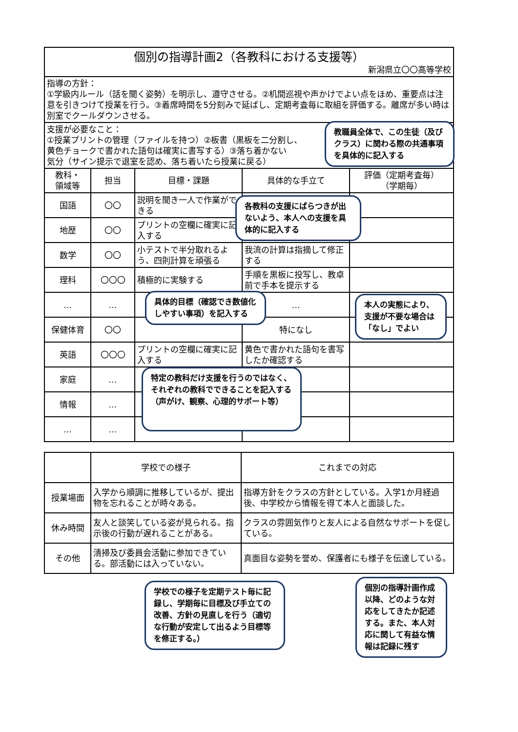| 個別の指導計画2（各教科における支援等） | | | | |
| 新潟県立〇〇高等学校 | | | | |
| 指導の方針： ①学級内ルール（話を聞く姿勢）を明示し、遵守させる。②机間巡視や声かけでよい点をほめ、重要点は注意を引きつけて授業を行う。③着席時間を5分刻みで延ばし、定期考査毎に取組を評価する。離席が多い時は別室でクールダウンさせる。 | | | | |
| 支援が必要なこと： ①授業プリントの管理（ファイルを持つ）②板書（黒板を二分割し、 黄色チョークで書かれた語句は確実に書写する）③落ち着かない 気分（サイン提示で退室を認め、落ち着いたら授業に戻る） | | | | |
| 教科・ 領域等 | 担当 | 目標・課題 | 具体的な手立て | 評価（定期考査毎） （学期毎） |
| 国語 | 〇〇 | 説明を聞き一人で作業ができる | | |
| 地歴 | 〇〇 | プリントの空欄に確実に記入する | | |
| 数学 | 〇〇 | 小テストで半分取れるよう、四則計算を頑張る | 我流の計算は指摘して修正する | |
| 理科 | 〇〇〇 | 積極的に実験する | 手順を黒板に投写し、教卓前で手本を提示する | |
| … | … | | … | |
| 保健体育 | 〇〇 | | 特になし | |
| 英語 | 〇〇〇 | プリントの空欄に確実に記入する | 黄色で書かれた語句を書写したか確認する | |
| 家庭 | … | | | |
| 情報 | … | | | |
| … | … | | | |
| | 学校での様子 | これまでの対応 |
| --- | --- | --- |
| 授業場面 | 入学から順調に推移しているが、提出物を忘れることが時々ある。 | 指導方針をクラスの方針としている。入学1か月経過後、中学校から情報を得て本人と面談した。 |
| 休み時間 | 友人と談笑している姿が見られる。指示後の行動が遅れることがある。 | クラスの雰囲気作りと友人による自然なサポートを促している。 |
| その他 | 清掃及び委員会活動に参加できている。部活動には入っていない。 | 真面目な姿勢を誉め、保護者にも様子を伝達している。 |
教職員全体で、この生徒（及びクラス）に関わる際の共通事項を具体的に記入する
各教科の支援にばらつきが出ないよう、本人への支援を具体的に記入する
具体的目標（確認でき数値化しやすい事項）を記入する
本人の実態により、支援が不要な場合は「なし」でよい
特定の教科だけ支援を行うのではなく、それぞれの教科でできることを記入する（声がけ、観察、心理的サポート等）
学校での様子を定期テスト毎に記録し、学期毎に目標及び手立ての改善、方針の見直しを行う（適切な行動が安定して出るよう目標等を修正する。）
個別の指導計画作成以降、どのような対応をしてきたか記述する。また、本人対応に関して有益な情報は記録に残す